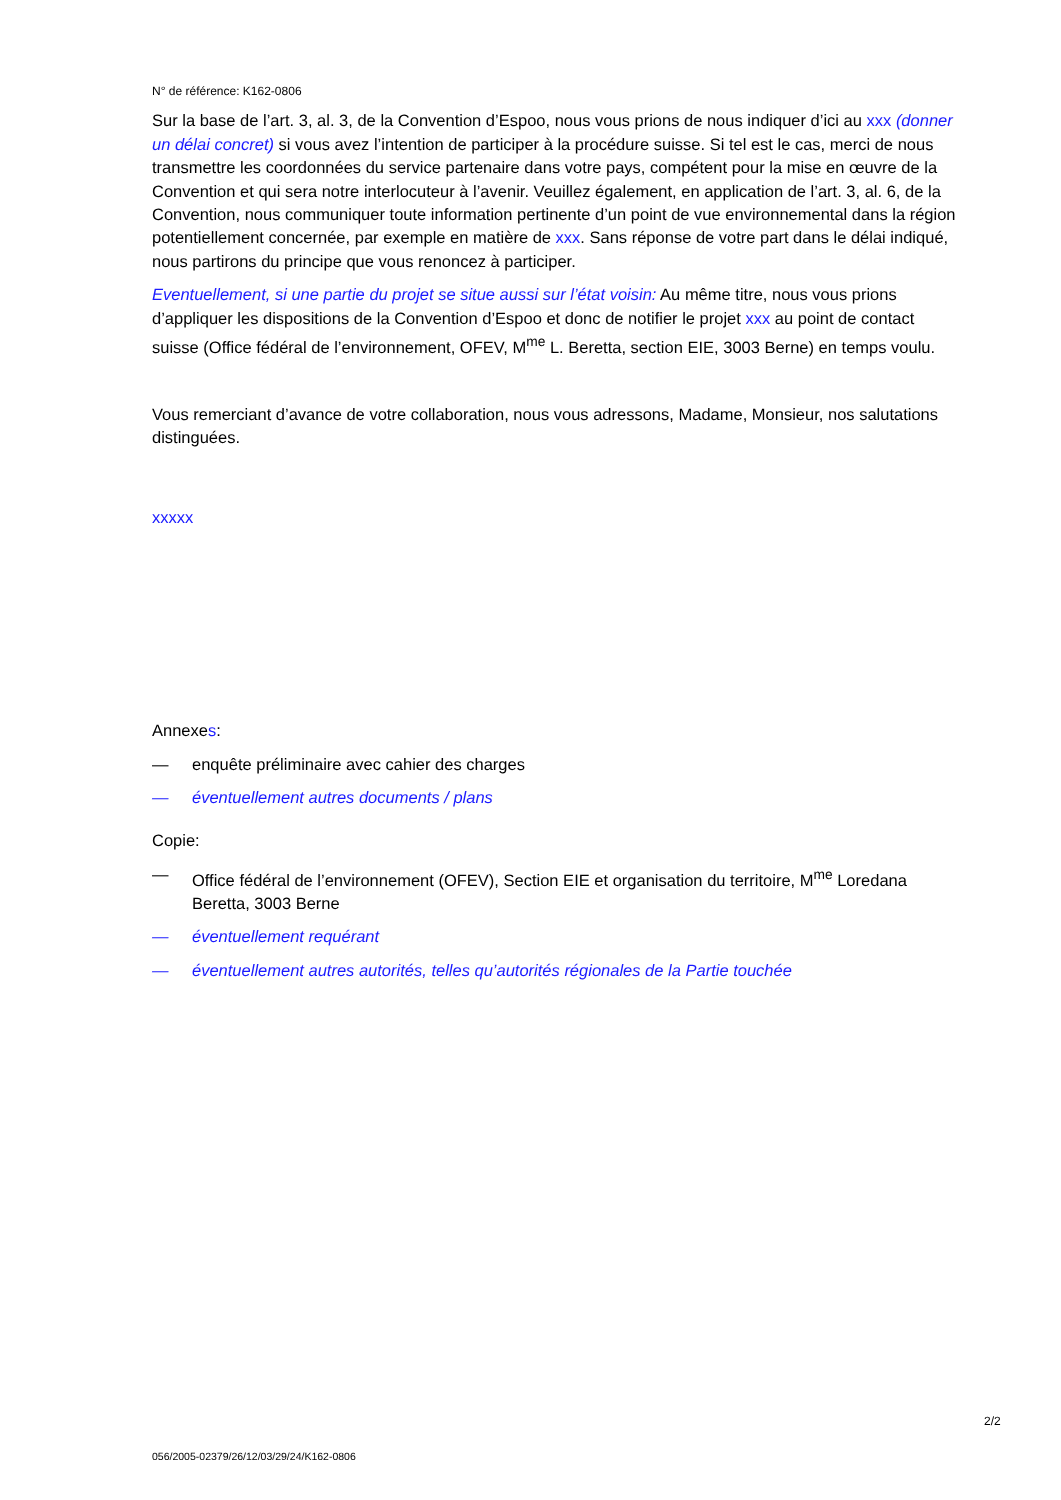N° de référence: K162-0806
Sur la base de l’art. 3, al. 3, de la Convention d’Espoo, nous vous prions de nous indiquer d’ici au xxx (donner un délai concret) si vous avez l’intention de participer à la procédure suisse. Si tel est le cas, merci de nous transmettre les coordonnées du service partenaire dans votre pays, compétent pour la mise en œuvre de la Convention et qui sera notre interlocuteur à l’avenir. Veuillez également, en application de l’art. 3, al. 6, de la Convention, nous communiquer toute information pertinente d’un point de vue environnemental dans la région potentiellement concernée, par exemple en matière de xxx. Sans réponse de votre part dans le délai indiqué, nous partirons du principe que vous renoncez à participer.
Eventuellement, si une partie du projet se situe aussi sur l’état voisin: Au même titre, nous vous prions d’appliquer les dispositions de la Convention d’Espoo et donc de notifier le projet xxx au point de contact suisse (Office fédéral de l’environnement, OFEV, M<sup>me</sup> L. Beretta, section EIE, 3003 Berne) en temps voulu.
Vous remerciant d’avance de votre collaboration, nous vous adressons, Madame, Monsieur, nos salutations distinguées.
xxxxx
Annexes:
— enquête préliminaire avec cahier des charges
— éventuellement autres documents / plans
Copie:
— Office fédéral de l’environnement (OFEV), Section EIE et organisation du territoire, M<sup>me</sup> Loredana Beretta, 3003 Berne
— éventuellement requérant
— éventuellement autres autorités, telles qu’autorités régionales de la Partie touchée
2/2
056/2005-02379/26/12/03/29/24/K162-0806